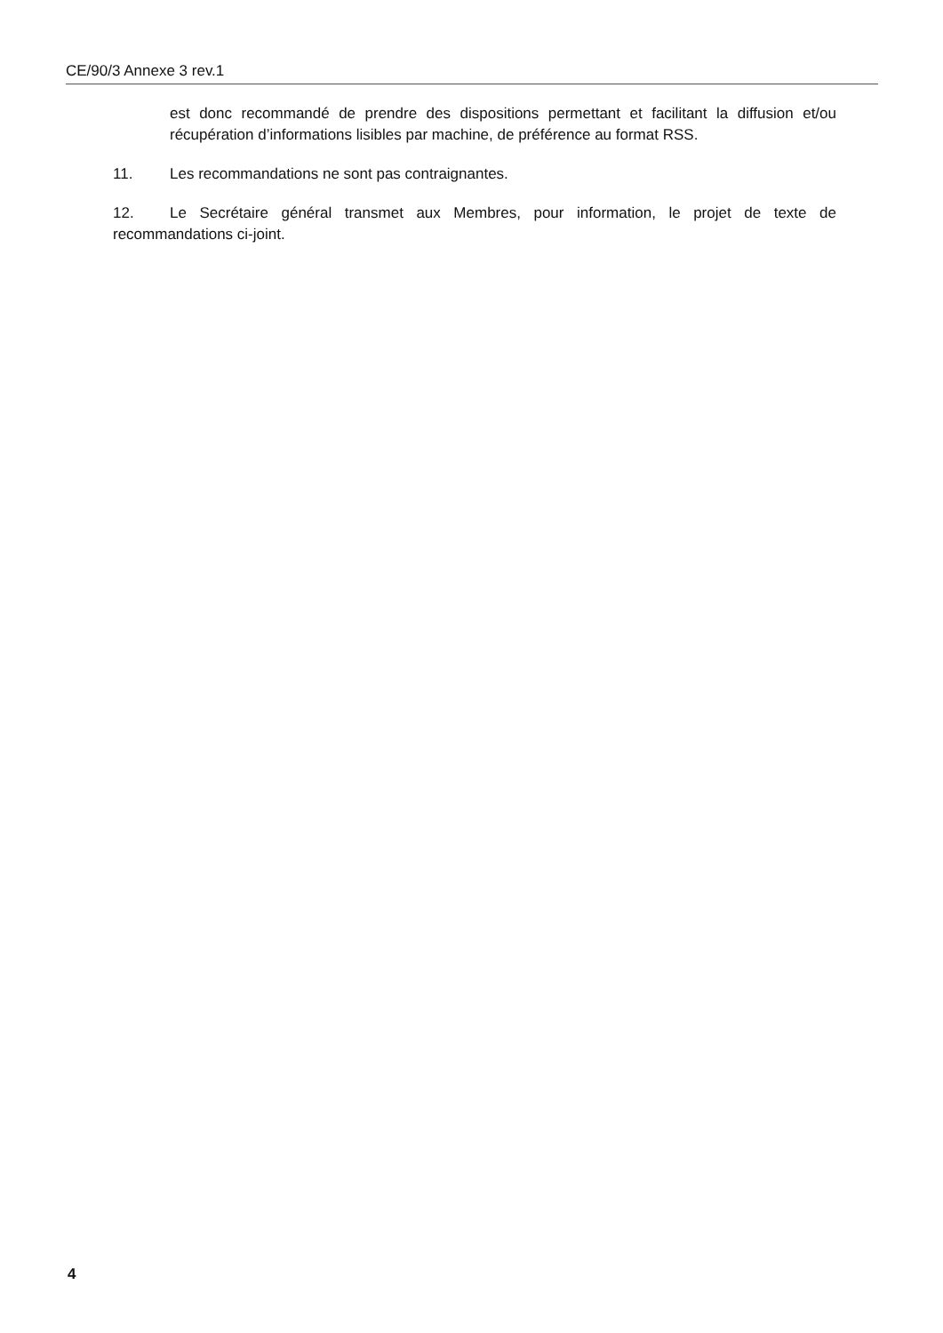CE/90/3 Annexe 3 rev.1
est donc recommandé de prendre des dispositions permettant et facilitant la diffusion et/ou récupération d’informations lisibles par machine, de préférence au format RSS.
11. Les recommandations ne sont pas contraignantes.
12. Le Secrétaire général transmet aux Membres, pour information, le projet de texte de recommandations ci-joint.
4